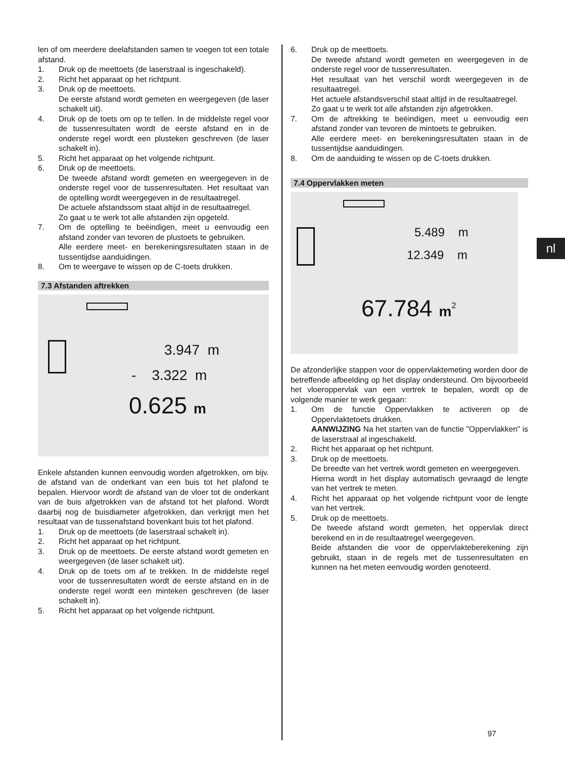len of om meerdere deelafstanden samen te voegen tot een totale afstand.
1. Druk op de meettoets (de laserstraal is ingeschakeld).
2. Richt het apparaat op het richtpunt.
3. Druk op de meettoets.
De eerste afstand wordt gemeten en weergegeven (de laser schakelt uit).
4. Druk op de toets om op te tellen. In de middelste regel voor de tussenresultaten wordt de eerste afstand en in de onderste regel wordt een plusteken geschreven (de laser schakelt in).
5. Richt het apparaat op het volgende richtpunt.
6. Druk op de meettoets.
De tweede afstand wordt gemeten en weergegeven in de onderste regel voor de tussenresultaten. Het resultaat van de optelling wordt weergegeven in de resultaatregel.
De actuele afstandssom staat altijd in de resultaatregel.
Zo gaat u te werk tot alle afstanden zijn opgeteld.
7. Om de optelling te beëindigen, meet u eenvoudig een afstand zonder van tevoren de plustoets te gebruiken.
Alle eerdere meet- en berekeningsresultaten staan in de tussentijdse aanduidingen.
8. Om te weergave te wissen op de C-toets drukken.
7.3 Afstanden aftrekken
3.947 m
- 3.322 m
0.625 m
Enkele afstanden kunnen eenvoudig worden afgetrokken, om bijv. de afstand van de onderkant van een buis tot het plafond te bepalen. Hiervoor wordt de afstand van de vloer tot de onderkant van de buis afgetrokken van de afstand tot het plafond. Wordt daarbij nog de buisdiameter afgetrokken, dan verkrijgt men het resultaat van de tussenafstand bovenkant buis tot het plafond.
1. Druk op de meettoets (de laserstraal schakelt in).
2. Richt het apparaat op het richtpunt.
3. Druk op de meettoets. De eerste afstand wordt gemeten en weergegeven (de laser schakelt uit).
4. Druk op de toets om af te trekken. In de middelste regel voor de tussenresultaten wordt de eerste afstand en in de onderste regel wordt een minteken geschreven (de laser schakelt in).
5. Richt het apparaat op het volgende richtpunt.
6. Druk op de meettoets.
De tweede afstand wordt gemeten en weergegeven in de onderste regel voor de tussenresultaten.
Het resultaat van het verschil wordt weergegeven in de resultaatregel.
Het actuele afstandsverschil staat altijd in de resultaatregel.
Zo gaat u te werk tot alle afstanden zijn afgetrokken.
7. Om de aftrekking te beëindigen, meet u eenvoudig een afstand zonder van tevoren de mintoets te gebruiken.
Alle eerdere meet- en berekeningsresultaten staan in de tussentijdse aanduidingen.
8. Om de aanduiding te wissen op de C-toets drukken.
7.4 Oppervlakken meten
5.489 m
12.349 m
67.784 m<sup>2</sup>
De afzonderlijke stappen voor de oppervlaktemeting worden door de betreffende afbeelding op het display ondersteund. Om bijvoorbeeld het vloeroppervlak van een vertrek te bepalen, wordt op de volgende manier te werk gegaan:
1. Om de functie Oppervlakken te activeren op de Oppervlaktetoets drukken.
AANWIJZING Na het starten van de functie "Oppervlakken" is de laserstraal al ingeschakeld.
2. Richt het apparaat op het richtpunt.
3. Druk op de meettoets.
De breedte van het vertrek wordt gemeten en weergegeven.
Hierna wordt in het display automatisch gevraagd de lengte van het vertrek te meten.
4. Richt het apparaat op het volgende richtpunt voor de lengte van het vertrek.
5. Druk op de meettoets.
De tweede afstand wordt gemeten, het oppervlak direct berekend en in de resultaatregel weergegeven.
Beide afstanden die voor de oppervlakteberekening zijn gebruikt, staan in de regels met de tussenresultaten en kunnen na het meten eenvoudig worden genoteerd.
nl
97